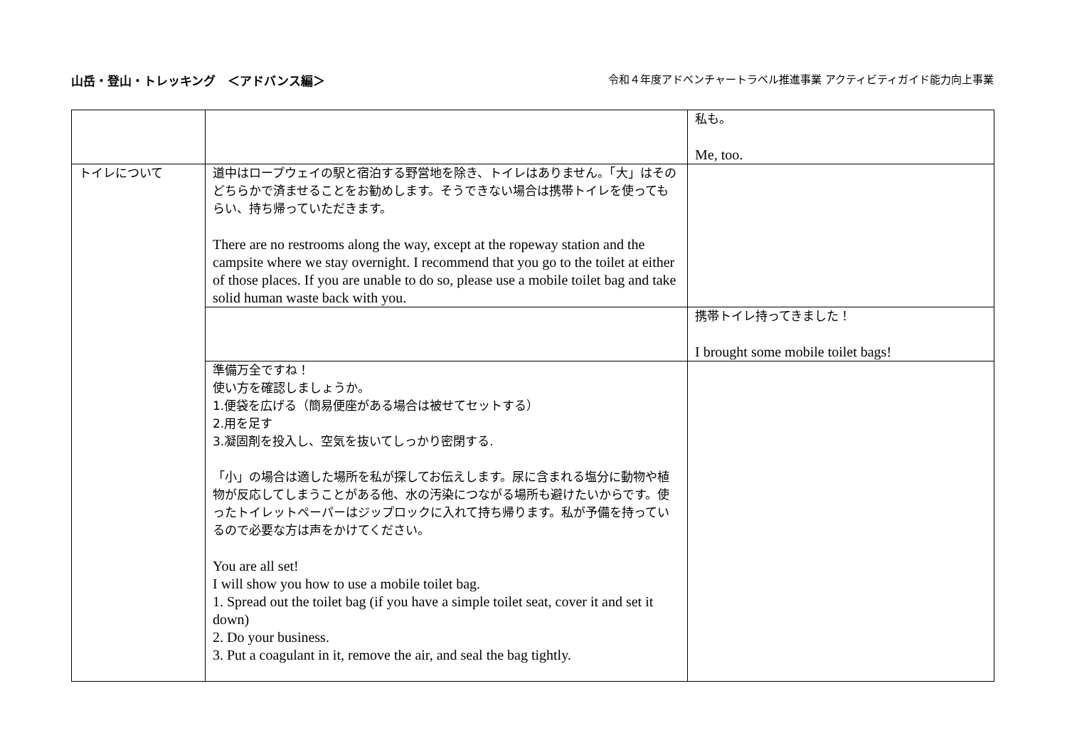山岳・登山・トレッキング　＜アドバンス編＞
令和４年度アドベンチャートラベル推進事業 アクティビティガイド能力向上事業
| | | 私も。 Me, too. |
| トイレについて | 道中はロープウェイの駅と宿泊する野営地を除き、トイレはありません。「大」はそのどちらかで済ませることをお勧めします。そうできない場合は携帯トイレを使ってもらい、持ち帰っていただきます。 There are no restrooms along the way, except at the ropeway station and the campsite where we stay overnight. I recommend that you go to the toilet at either of those places. If you are unable to do so, please use a mobile toilet bag and take solid human waste back with you. | |
| | | 携帯トイレ持ってきました！ I brought some mobile toilet bags! |
| | 準備万全ですね！ 使い方を確認しましょうか。 1.便袋を広げる（簡易便座がある場合は被せてセットする） 2.用を足す 3.凝固剤を投入し、空気を抜いてしっかり密閉する. 「小」の場合は適した場所を私が探してお伝えします。尿に含まれる塩分に動物や植物が反応してしまうことがある他、水の汚染につながる場所も避けたいからです。使ったトイレットペーパーはジップロックに入れて持ち帰ります。私が予備を持っているので必要な方は声をかけてください。 You are all set! I will show you how to use a mobile toilet bag. 1. Spread out the toilet bag (if you have a simple toilet seat, cover it and set it down) 2. Do your business. 3. Put a coagulant in it, remove the air, and seal the bag tightly. | |